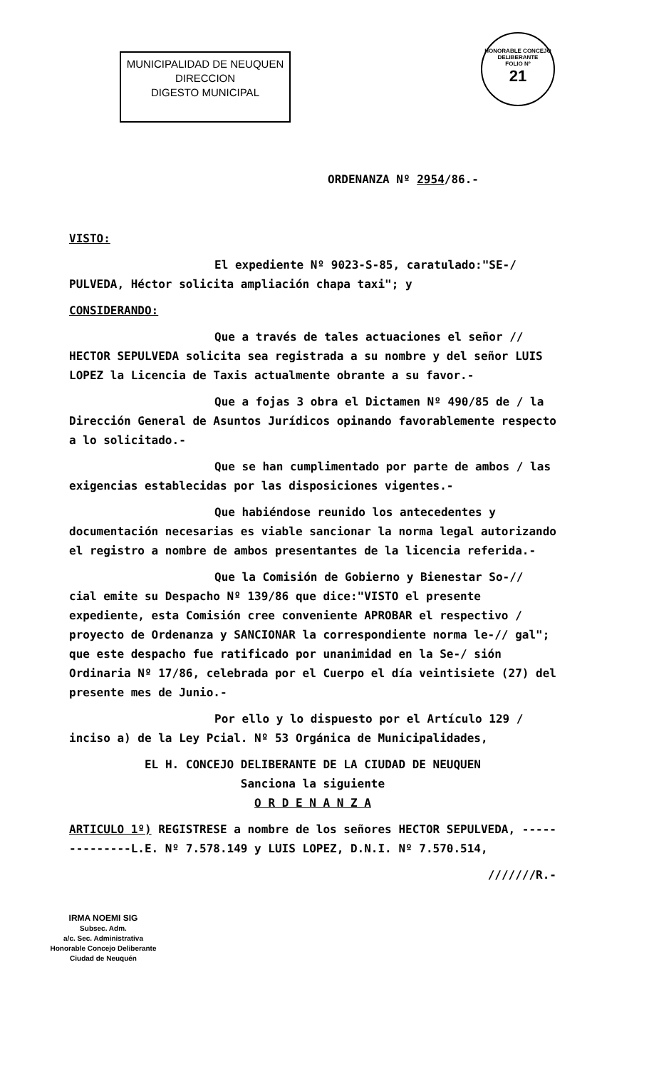HONORABLE CONCEJO DELIBERANTE
FOLIO Nº
21
MUNICIPALIDAD DE NEUQUEN
DIRECCION
DIGESTO MUNICIPAL
ORDENANZA Nº 2954/86.-
VISTO:
El expediente Nº 9023-S-85, caratulado:"SE-/ PULVEDA, Héctor solicita ampliación chapa taxi"; y
CONSIDERANDO:
Que a través de tales actuaciones el señor // HECTOR SEPULVEDA solicita sea registrada a su nombre y del señor LUIS LOPEZ la Licencia de Taxis actualmente obrante a su favor.-
Que a fojas 3 obra el Dictamen Nº 490/85 de / la Dirección General de Asuntos Jurídicos opinando favorablemente respecto a lo solicitado.-
Que se han cumplimentado por parte de ambos / las exigencias establecidas por las disposiciones vigentes.-
Que habiéndose reunido los antecedentes y documentación necesarias es viable sancionar la norma legal autorizando el registro a nombre de ambos presentantes de la licencia referida.-
Que la Comisión de Gobierno y Bienestar So-// cial emite su Despacho Nº 139/86 que dice:"VISTO el presente expediente, esta Comisión cree conveniente APROBAR el respectivo / proyecto de Ordenanza y SANCIONAR la correspondiente norma le-// gal"; que este despacho fue ratificado por unanimidad en la Se-/ sión Ordinaria Nº 17/86, celebrada por el Cuerpo el día veintisiete (27) del presente mes de Junio.-
Por ello y lo dispuesto por el Artículo 129 / inciso a) de la Ley Pcial. Nº 53 Orgánica de Municipalidades,
EL H. CONCEJO DELIBERANTE DE LA CIUDAD DE NEUQUEN
Sanciona la siguiente
O R D E N A N Z A
ARTICULO 1º) REGISTRESE a nombre de los señores HECTOR SEPULVEDA, --------------L.E. Nº 7.578.149 y LUIS LOPEZ, D.N.I. Nº 7.570.514,
///////R.-
IRMA NOEMI SIG
Subsec. Adm.
a/c. Sec. Administrativa
Honorable Concejo Deliberante
Ciudad de Neuquén